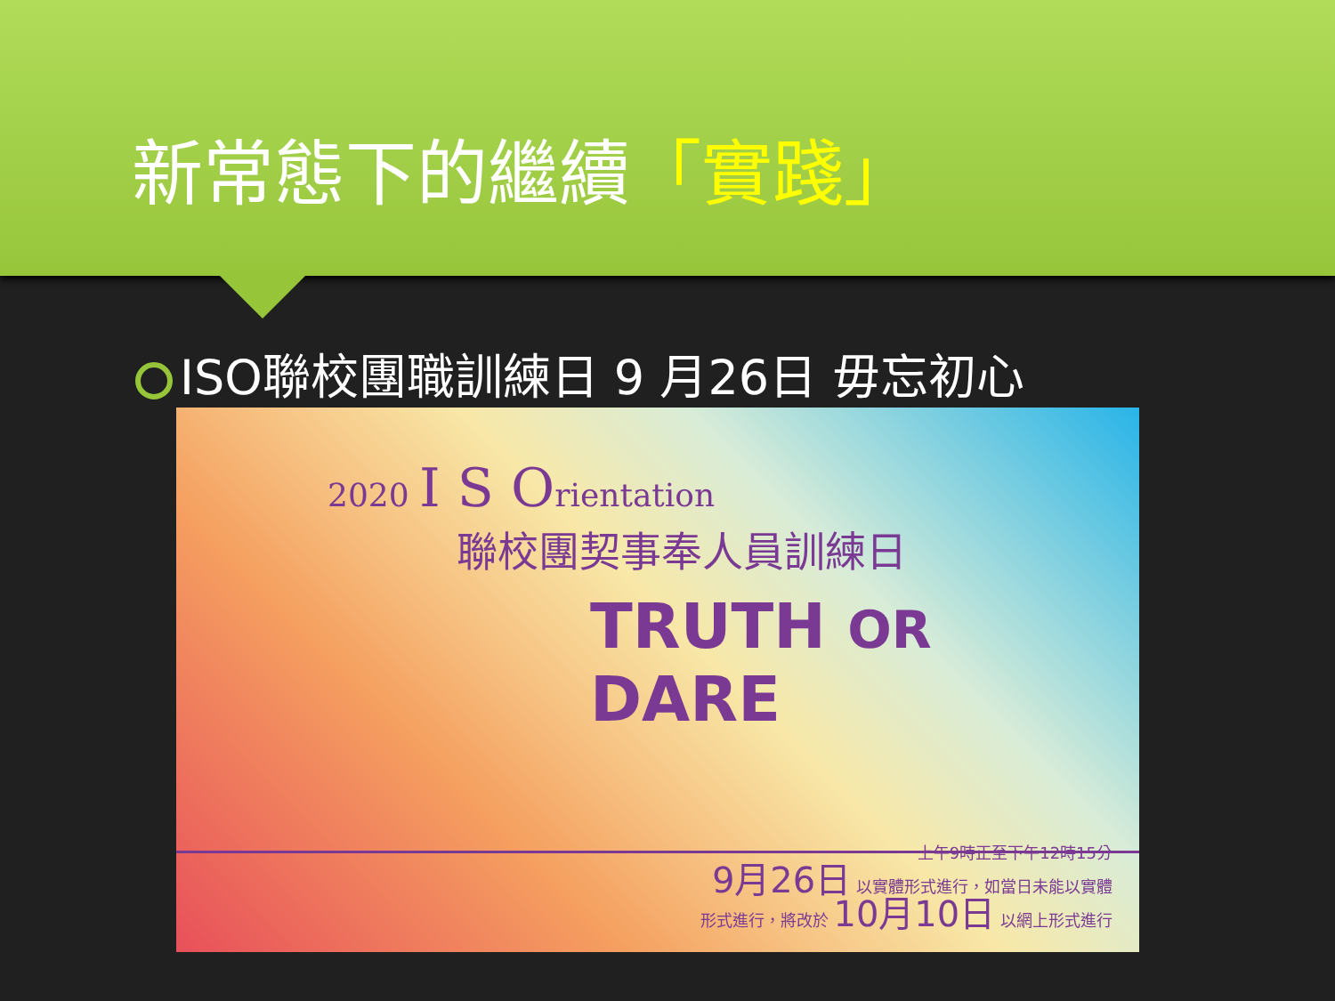新常態下的繼續「實踐」
ISO聯校團職訓練日 9 月26日 毋忘初心
2020 I S Orientation
聯校團契事奉人員訓練日
TRUTH OR DARE
上午9時正至下午12時15分
9月26日 以實體形式進行，如當日未能以實體
形式進行，將改於 10月10日 以網上形式進行